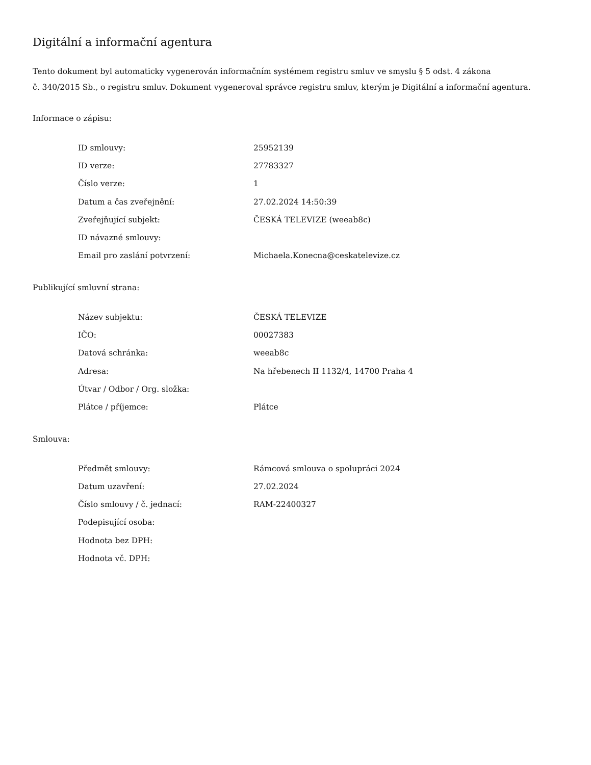Digitální a informační agentura
Tento dokument byl automaticky vygenerován informačním systémem registru smluv ve smyslu § 5 odst. 4 zákona
č. 340/2015 Sb., o registru smluv. Dokument vygeneroval správce registru smluv, kterým je Digitální a informační agentura.
Informace o zápisu:
| ID smlouvy: | 25952139 |
| ID verze: | 27783327 |
| Číslo verze: | 1 |
| Datum a čas zveřejnění: | 27.02.2024 14:50:39 |
| Zveřejňující subjekt: | ČESKÁ TELEVIZE (weeab8c) |
| ID návazné smlouvy: | |
| Email pro zaslání potvrzení: | Michaela.Konecna@ceskatelevize.cz |
Publikující smluvní strana:
| Název subjektu: | ČESKÁ TELEVIZE |
| IČO: | 00027383 |
| Datová schránka: | weeab8c |
| Adresa: | Na hřebenech II 1132/4, 14700 Praha 4 |
| Útvar / Odbor / Org. složka: | |
| Plátce / příjemce: | Plátce |
Smlouva:
| Předmět smlouvy: | Rámcová smlouva o spolupráci 2024 |
| Datum uzavření: | 27.02.2024 |
| Číslo smlouvy / č. jednací: | RAM-22400327 |
| Podepisující osoba: | |
| Hodnota bez DPH: | |
| Hodnota vč. DPH: | |